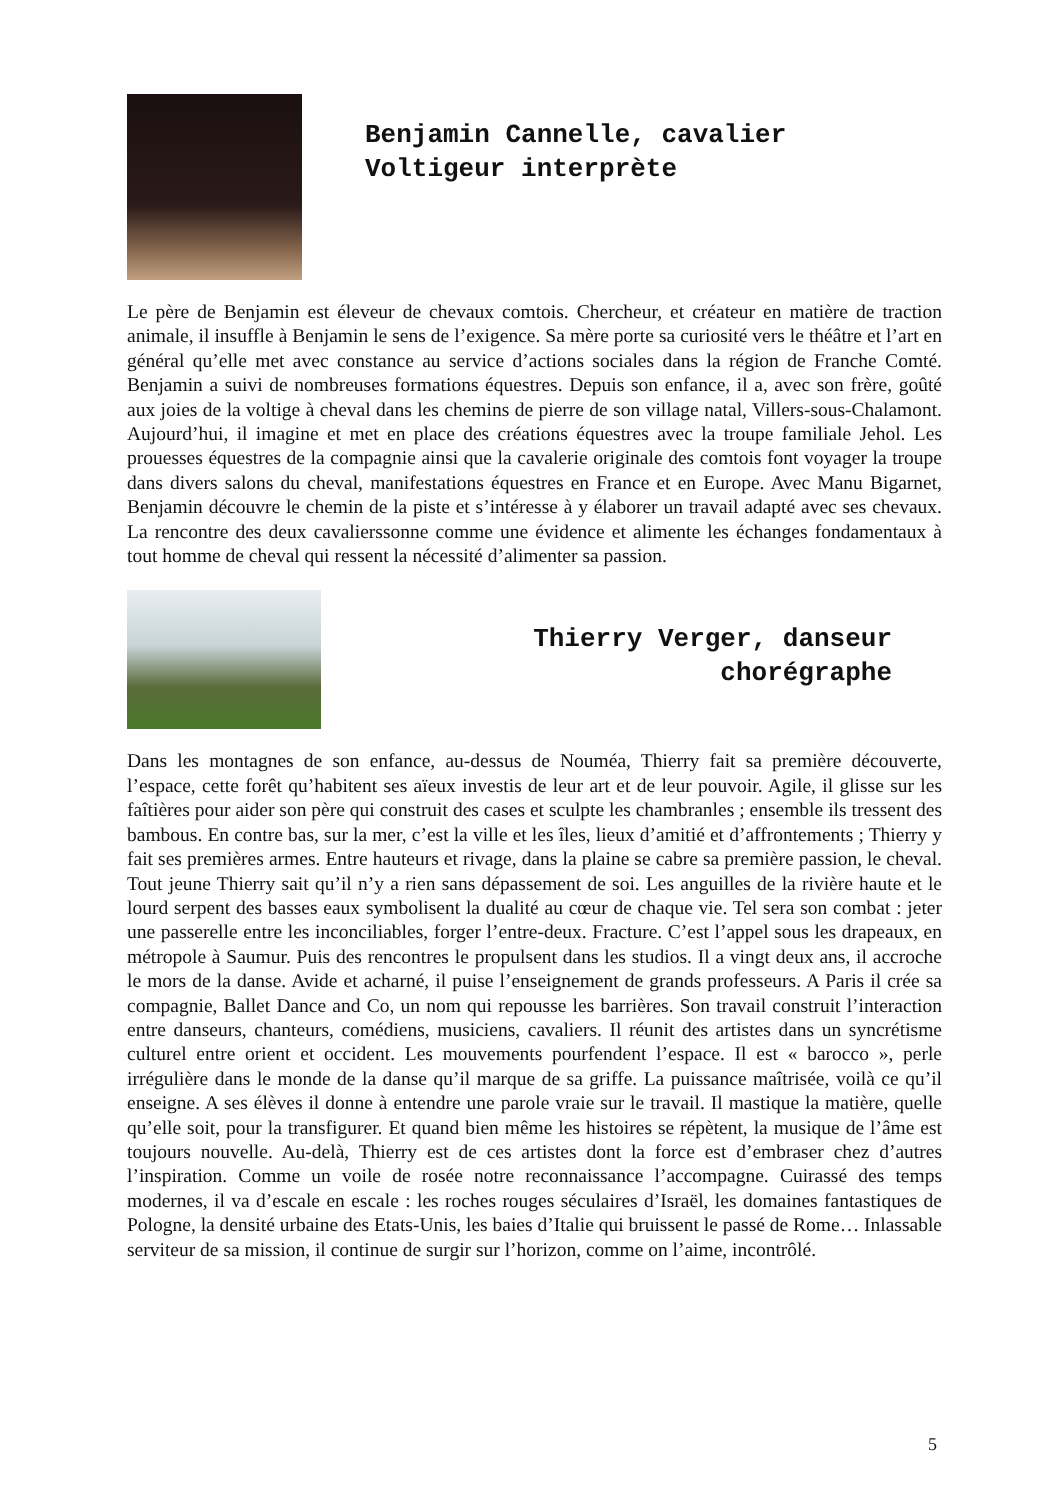Benjamin Cannelle, cavalier
Voltigeur interprète
Le père de Benjamin est éleveur de chevaux comtois. Chercheur, et créateur en matière de traction animale, il insuffle à Benjamin le sens de l’exigence. Sa mère porte sa curiosité vers le théâtre et l’art en général qu’elle met avec constance au service d’actions sociales dans la région de Franche Comté. Benjamin a suivi de nombreuses formations équestres. Depuis son enfance, il a, avec son frère, goûté aux joies de la voltige à cheval dans les chemins de pierre de son village natal, Villers-sous-Chalamont. Aujourd’hui, il imagine et met en place des créations équestres avec la troupe familiale Jehol. Les prouesses équestres de la compagnie ainsi que la cavalerie originale des comtois font voyager la troupe dans divers salons du cheval, manifestations équestres en France et en Europe. Avec Manu Bigarnet, Benjamin découvre le chemin de la piste et s’intéresse à y élaborer un travail adapté avec ses chevaux. La rencontre des deux cavalierssonne comme une évidence et alimente les échanges fondamentaux à tout homme de cheval qui ressent la nécessité d’alimenter sa passion.
Thierry Verger, danseur
chorégraphe
Dans les montagnes de son enfance, au-dessus de Nouméa, Thierry fait sa première découverte, l’espace, cette forêt qu’habitent ses aïeux investis de leur art et de leur pouvoir. Agile, il glisse sur les faîtières pour aider son père qui construit des cases et sculpte les chambranles ; ensemble ils tressent des bambous. En contre bas, sur la mer, c’est la ville et les îles, lieux d’amitié et d’affrontements ; Thierry y fait ses premières armes. Entre hauteurs et rivage, dans la plaine se cabre sa première passion, le cheval. Tout jeune Thierry sait qu’il n’y a rien sans dépassement de soi. Les anguilles de la rivière haute et le lourd serpent des basses eaux symbolisent la dualité au cœur de chaque vie. Tel sera son combat : jeter une passerelle entre les inconciliables, forger l’entre-deux. Fracture. C’est l’appel sous les drapeaux, en métropole à Saumur. Puis des rencontres le propulsent dans les studios. Il a vingt deux ans, il accroche le mors de la danse. Avide et acharné, il puise l’enseignement de grands professeurs. A Paris il crée sa compagnie, Ballet Dance and Co, un nom qui repousse les barrières. Son travail construit l’interaction entre danseurs, chanteurs, comédiens, musiciens, cavaliers. Il réunit des artistes dans un syncrétisme culturel entre orient et occident. Les mouvements pourfendent l’espace. Il est « barocco », perle irrégulière dans le monde de la danse qu’il marque de sa griffe. La puissance maîtrisée, voilà ce qu’il enseigne. A ses élèves il donne à entendre une parole vraie sur le travail. Il mastique la matière, quelle qu’elle soit, pour la transfigurer. Et quand bien même les histoires se répètent, la musique de l’âme est toujours nouvelle. Au-delà, Thierry est de ces artistes dont la force est d’embraser chez d’autres l’inspiration. Comme un voile de rosée notre reconnaissance l’accompagne. Cuirassé des temps modernes, il va d’escale en escale : les roches rouges séculaires d’Israël, les domaines fantastiques de Pologne, la densité urbaine des Etats-Unis, les baies d’Italie qui bruissent le passé de Rome… Inlassable serviteur de sa mission, il continue de surgir sur l’horizon, comme on l’aime, incontrôlé.
5